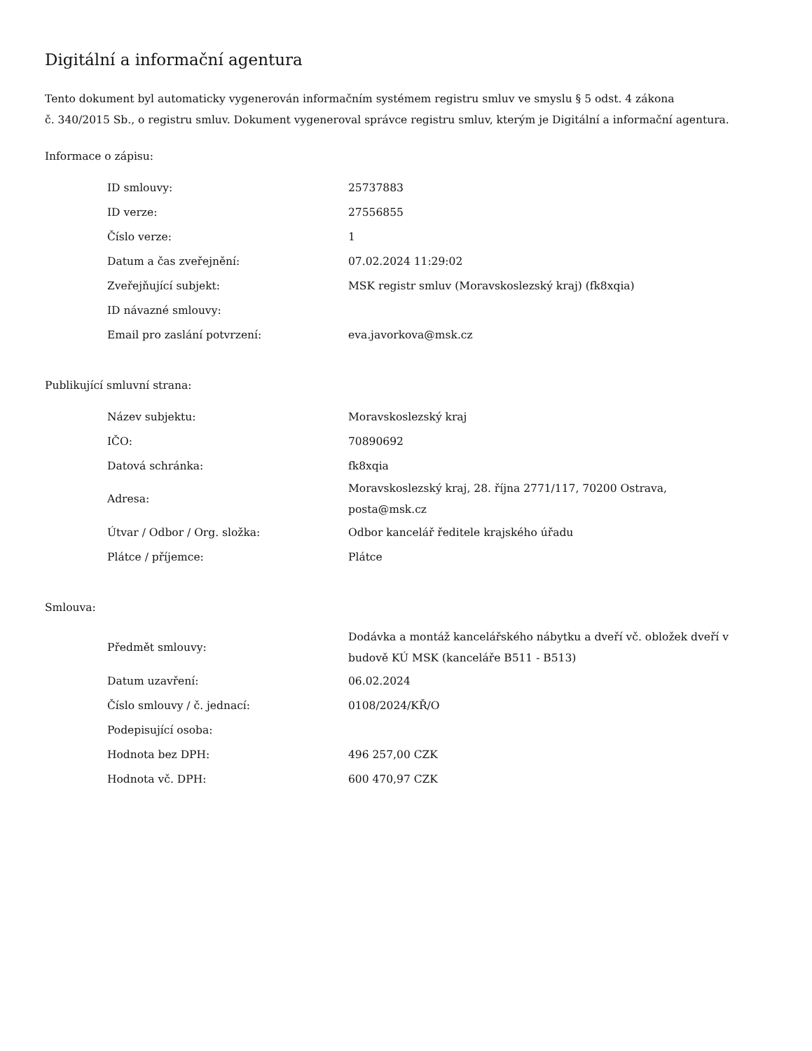Digitální a informační agentura
Tento dokument byl automaticky vygenerován informačním systémem registru smluv ve smyslu § 5 odst. 4 zákona
č. 340/2015 Sb., o registru smluv. Dokument vygeneroval správce registru smluv, kterým je Digitální a informační agentura.
Informace o zápisu:
| ID smlouvy: | 25737883 |
| ID verze: | 27556855 |
| Číslo verze: | 1 |
| Datum a čas zveřejnění: | 07.02.2024 11:29:02 |
| Zveřejňující subjekt: | MSK registr smluv (Moravskoslezský kraj) (fk8xqia) |
| ID návazné smlouvy: | |
| Email pro zaslání potvrzení: | eva.javorkova@msk.cz |
Publikující smluvní strana:
| Název subjektu: | Moravskoslezský kraj |
| IČO: | 70890692 |
| Datová schránka: | fk8xqia |
| Adresa: | Moravskoslezský kraj, 28. října 2771/117, 70200 Ostrava, posta@msk.cz |
| Útvar / Odbor / Org. složka: | Odbor kancelář ředitele krajského úřadu |
| Plátce / příjemce: | Plátce |
Smlouva:
| Předmět smlouvy: | Dodávka a montáž kancelářského nábytku a dveří vč. obložek dveří v budově KÚ MSK (kanceláře B511 - B513) |
| Datum uzavření: | 06.02.2024 |
| Číslo smlouvy / č. jednací: | 0108/2024/KŘ/O |
| Podepisující osoba: | |
| Hodnota bez DPH: | 496 257,00 CZK |
| Hodnota vč. DPH: | 600 470,97 CZK |